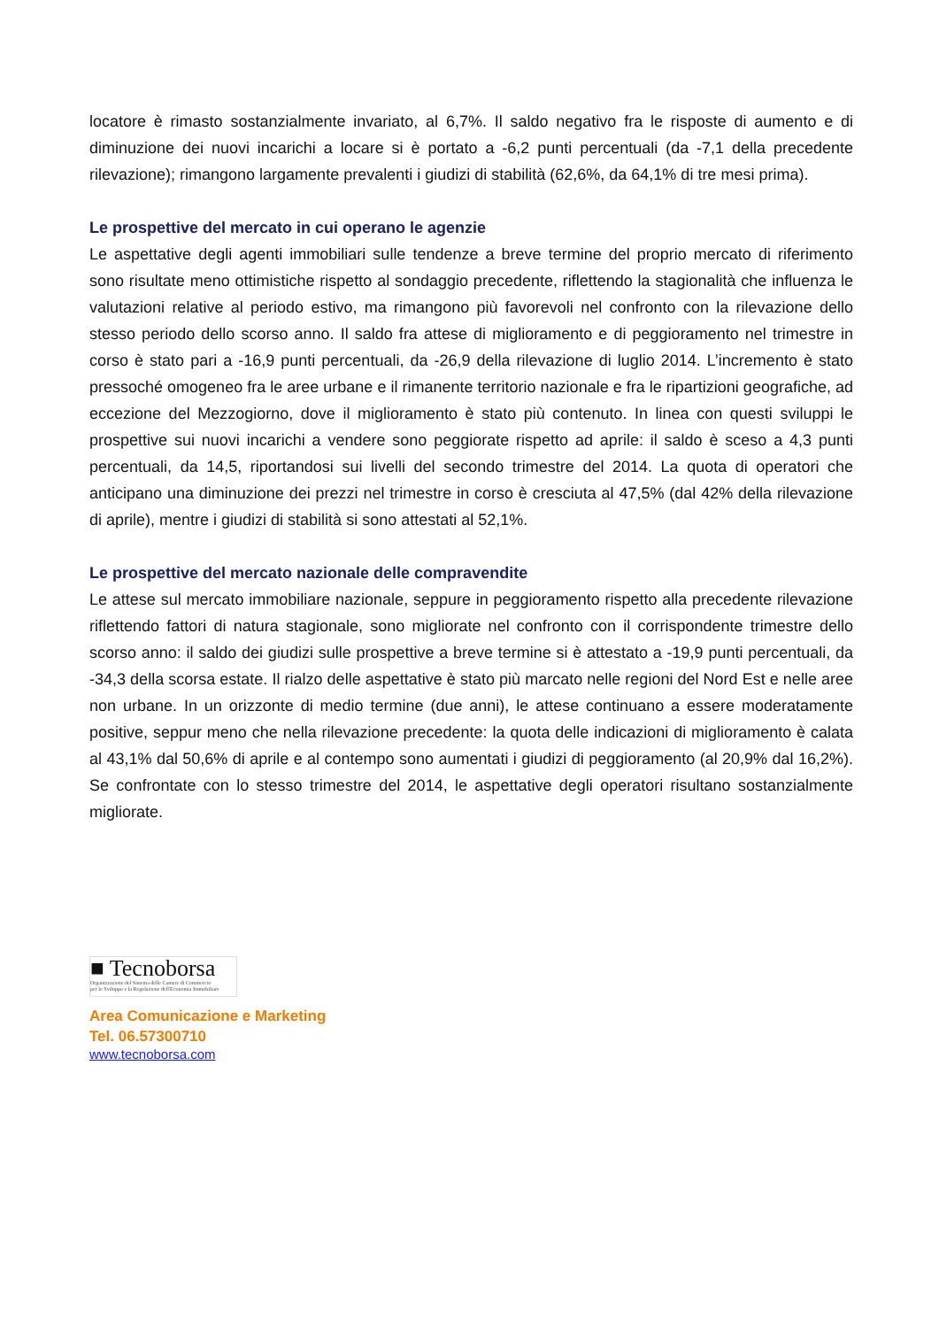locatore è rimasto sostanzialmente invariato, al 6,7%. Il saldo negativo fra le risposte di aumento e di diminuzione dei nuovi incarichi a locare si è portato a -6,2 punti percentuali (da -7,1 della precedente rilevazione); rimangono largamente prevalenti i giudizi di stabilità (62,6%, da 64,1% di tre mesi prima).
Le prospettive del mercato in cui operano le agenzie
Le aspettative degli agenti immobiliari sulle tendenze a breve termine del proprio mercato di riferimento sono risultate meno ottimistiche rispetto al sondaggio precedente, riflettendo la stagionalità che influenza le valutazioni relative al periodo estivo, ma rimangono più favorevoli nel confronto con la rilevazione dello stesso periodo dello scorso anno. Il saldo fra attese di miglioramento e di peggioramento nel trimestre in corso è stato pari a -16,9 punti percentuali, da -26,9 della rilevazione di luglio 2014. L’incremento è stato pressoché omogeneo fra le aree urbane e il rimanente territorio nazionale e fra le ripartizioni geografiche, ad eccezione del Mezzogiorno, dove il miglioramento è stato più contenuto. In linea con questi sviluppi le prospettive sui nuovi incarichi a vendere sono peggiorate rispetto ad aprile: il saldo è sceso a 4,3 punti percentuali, da 14,5, riportandosi sui livelli del secondo trimestre del 2014. La quota di operatori che anticipano una diminuzione dei prezzi nel trimestre in corso è cresciuta al 47,5% (dal 42% della rilevazione di aprile), mentre i giudizi di stabilità si sono attestati al 52,1%.
Le prospettive del mercato nazionale delle compravendite
Le attese sul mercato immobiliare nazionale, seppure in peggioramento rispetto alla precedente rilevazione riflettendo fattori di natura stagionale, sono migliorate nel confronto con il corrispondente trimestre dello scorso anno: il saldo dei giudizi sulle prospettive a breve termine si è attestato a -19,9 punti percentuali, da -34,3 della scorsa estate. Il rialzo delle aspettative è stato più marcato nelle regioni del Nord Est e nelle aree non urbane. In un orizzonte di medio termine (due anni), le attese continuano a essere moderatamente positive, seppur meno che nella rilevazione precedente: la quota delle indicazioni di miglioramento è calata al 43,1% dal 50,6% di aprile e al contempo sono aumentati i giudizi di peggioramento (al 20,9% dal 16,2%). Se confrontate con lo stesso trimestre del 2014, le aspettative degli operatori risultano sostanzialmente migliorate.
■ Tecnoborsa
Organizzazione del Sistema delle Camere di Commercio
per lo Sviluppo e la Regolazione dell'Economia Immobiliare
Area Comunicazione e Marketing
Tel. 06.57300710
www.tecnoborsa.com